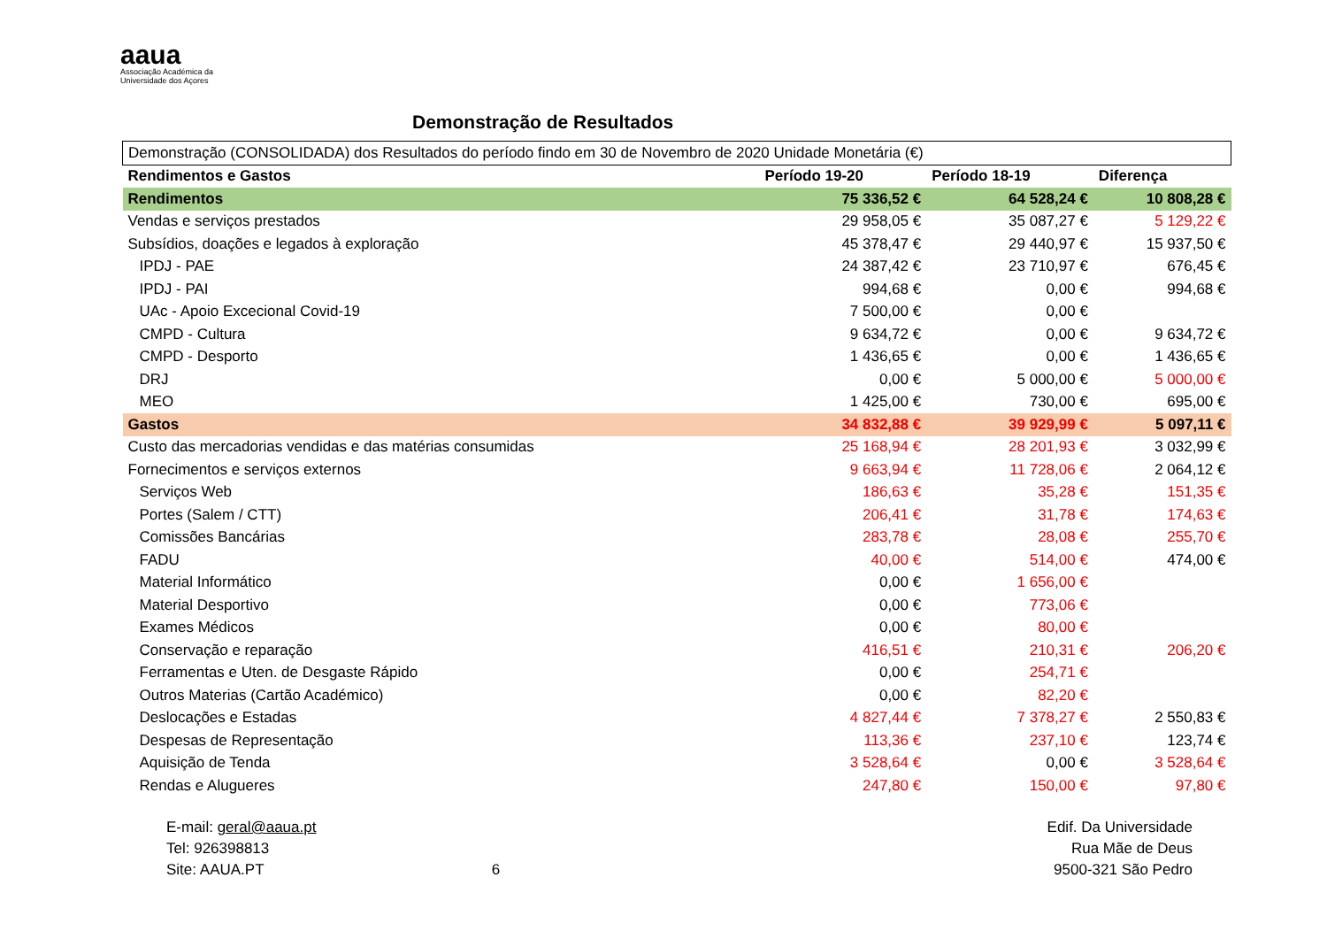aaua
Associação Académica da
Universidade dos Açores
Demonstração de Resultados
| Demonstração (CONSOLIDADA) dos Resultados do período findo em 30 de Novembro de 2020 Unidade Monetária (€) | | | |
| Rendimentos e Gastos | Período 19-20 | Período 18-19 | Diferença |
| Rendimentos | 75 336,52 € | 64 528,24 € | 10 808,28 € |
| Vendas e serviços prestados | 29 958,05 € | 35 087,27 € | 5 129,22 € |
| Subsídios, doações e legados à exploração | 45 378,47 € | 29 440,97 € | 15 937,50 € |
| IPDJ - PAE | 24 387,42 € | 23 710,97 € | 676,45 € |
| IPDJ - PAI | 994,68 € | 0,00 € | 994,68 € |
| UAc - Apoio Excecional Covid-19 | 7 500,00 € | 0,00 € | |
| CMPD - Cultura | 9 634,72 € | 0,00 € | 9 634,72 € |
| CMPD - Desporto | 1 436,65 € | 0,00 € | 1 436,65 € |
| DRJ | 0,00 € | 5 000,00 € | 5 000,00 € |
| MEO | 1 425,00 € | 730,00 € | 695,00 € |
| Gastos | 34 832,88 € | 39 929,99 € | 5 097,11 € |
| Custo das mercadorias vendidas e das matérias consumidas | 25 168,94 € | 28 201,93 € | 3 032,99 € |
| Fornecimentos e serviços externos | 9 663,94 € | 11 728,06 € | 2 064,12 € |
| Serviços Web | 186,63 € | 35,28 € | 151,35 € |
| Portes (Salem / CTT) | 206,41 € | 31,78 € | 174,63 € |
| Comissões Bancárias | 283,78 € | 28,08 € | 255,70 € |
| FADU | 40,00 € | 514,00 € | 474,00 € |
| Material Informático | 0,00 € | 1 656,00 € | |
| Material Desportivo | 0,00 € | 773,06 € | |
| Exames Médicos | 0,00 € | 80,00 € | |
| Conservação e reparação | 416,51 € | 210,31 € | 206,20 € |
| Ferramentas e Uten. de Desgaste Rápido | 0,00 € | 254,71 € | |
| Outros Materias (Cartão Académico) | 0,00 € | 82,20 € | |
| Deslocações e Estadas | 4 827,44 € | 7 378,27 € | 2 550,83 € |
| Despesas de Representação | 113,36 € | 237,10 € | 123,74 € |
| Aquisição de Tenda | 3 528,64 € | 0,00 € | 3 528,64 € |
| Rendas e Alugueres | 247,80 € | 150,00 € | 97,80 € |
E-mail: geral@aaua.pt
Tel: 926398813
Site: AAUA.PT
6 Edif. Da Universidade
Rua Mãe de Deus
9500-321 São Pedro